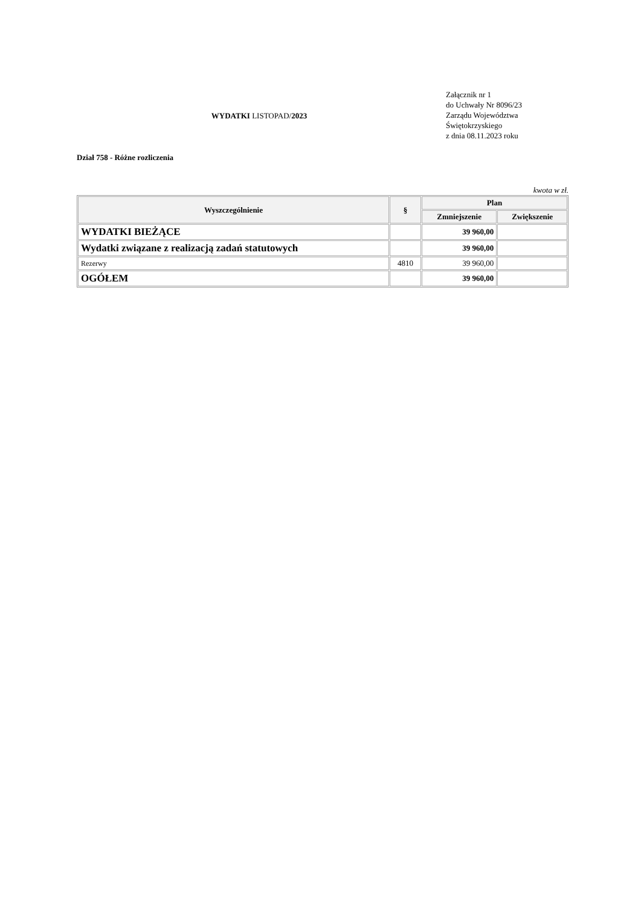WYDATKI LISTOPAD/2023
Załącznik nr 1
do Uchwały Nr 8096/23
Zarządu Województwa
Świętokrzyskiego
z dnia 08.11.2023 roku
Dział 758 - Różne rozliczenia
kwota w zł.
| Wyszczególnienie | § | Plan | |
| --- | --- | --- | --- |
| | | Zmniejszenie | Zwiększenie |
| WYDATKI BIEŻĄCE | | 39 960,00 | |
| Wydatki związane z realizacją zadań statutowych | | 39 960,00 | |
| Rezerwy | 4810 | 39 960,00 | |
| OGÓŁEM | | 39 960,00 | |